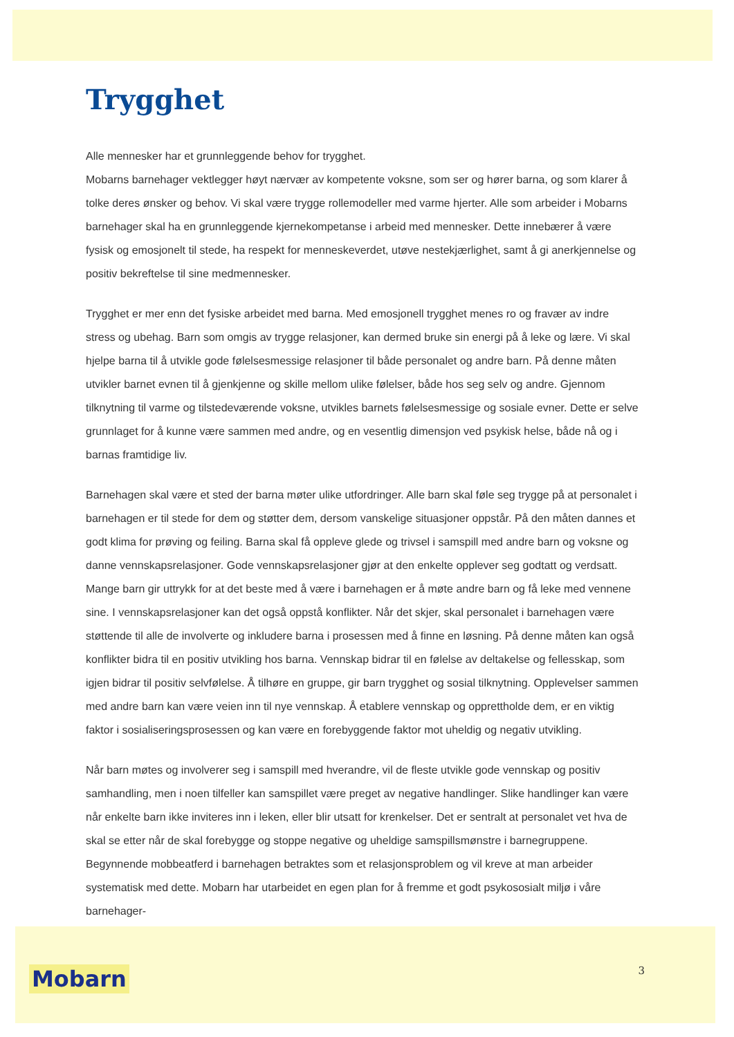Trygghet
Alle mennesker har et grunnleggende behov for trygghet.
Mobarns barnehager vektlegger høyt nærvær av kompetente voksne, som ser og hører barna, og som klarer å tolke deres ønsker og behov. Vi skal være trygge rollemodeller med varme hjerter. Alle som arbeider i Mobarns barnehager skal ha en grunnleggende kjernekompetanse i arbeid med mennesker. Dette innebærer å være fysisk og emosjonelt til stede, ha respekt for menneskeverdet, utøve nestekjærlighet, samt å gi anerkjennelse og positiv bekreftelse til sine medmennesker.
Trygghet er mer enn det fysiske arbeidet med barna. Med emosjonell trygghet menes ro og fravær av indre stress og ubehag. Barn som omgis av trygge relasjoner, kan dermed bruke sin energi på å leke og lære. Vi skal hjelpe barna til å utvikle gode følelsesmessige relasjoner til både personalet og andre barn. På denne måten utvikler barnet evnen til å gjenkjenne og skille mellom ulike følelser, både hos seg selv og andre. Gjennom tilknytning til varme og tilstedeværende voksne, utvikles barnets følelsesmessige og sosiale evner. Dette er selve grunnlaget for å kunne være sammen med andre, og en vesentlig dimensjon ved psykisk helse, både nå og i barnas framtidige liv.
Barnehagen skal være et sted der barna møter ulike utfordringer. Alle barn skal føle seg trygge på at personalet i barnehagen er til stede for dem og støtter dem, dersom vanskelige situasjoner oppstår. På den måten dannes et godt klima for prøving og feiling. Barna skal få oppleve glede og trivsel i samspill med andre barn og voksne og danne vennskapsrelasjoner. Gode vennskapsrelasjoner gjør at den enkelte opplever seg godtatt og verdsatt. Mange barn gir uttrykk for at det beste med å være i barnehagen er å møte andre barn og få leke med vennene sine. I vennskapsrelasjoner kan det også oppstå konflikter. Når det skjer, skal personalet i barnehagen være støttende til alle de involverte og inkludere barna i prosessen med å finne en løsning. På denne måten kan også konflikter bidra til en positiv utvikling hos barna. Vennskap bidrar til en følelse av deltakelse og fellesskap, som igjen bidrar til positiv selvfølelse. Å tilhøre en gruppe, gir barn trygghet og sosial tilknytning. Opplevelser sammen med andre barn kan være veien inn til nye vennskap. Å etablere vennskap og opprettholde dem, er en viktig faktor i sosialiseringsprosessen og kan være en forebyggende faktor mot uheldig og negativ utvikling.
Når barn møtes og involverer seg i samspill med hverandre, vil de fleste utvikle gode vennskap og positiv samhandling, men i noen tilfeller kan samspillet være preget av negative handlinger. Slike handlinger kan være når enkelte barn ikke inviteres inn i leken, eller blir utsatt for krenkelser. Det er sentralt at personalet vet hva de skal se etter når de skal forebygge og stoppe negative og uheldige samspillsmønstre i barnegruppene. Begynnende mobbeatferd i barnehagen betraktes som et relasjonsproblem og vil kreve at man arbeider systematisk med dette. Mobarn har utarbeidet en egen plan for å fremme et godt psykososialt miljø i våre barnehager-
Mobarn 3